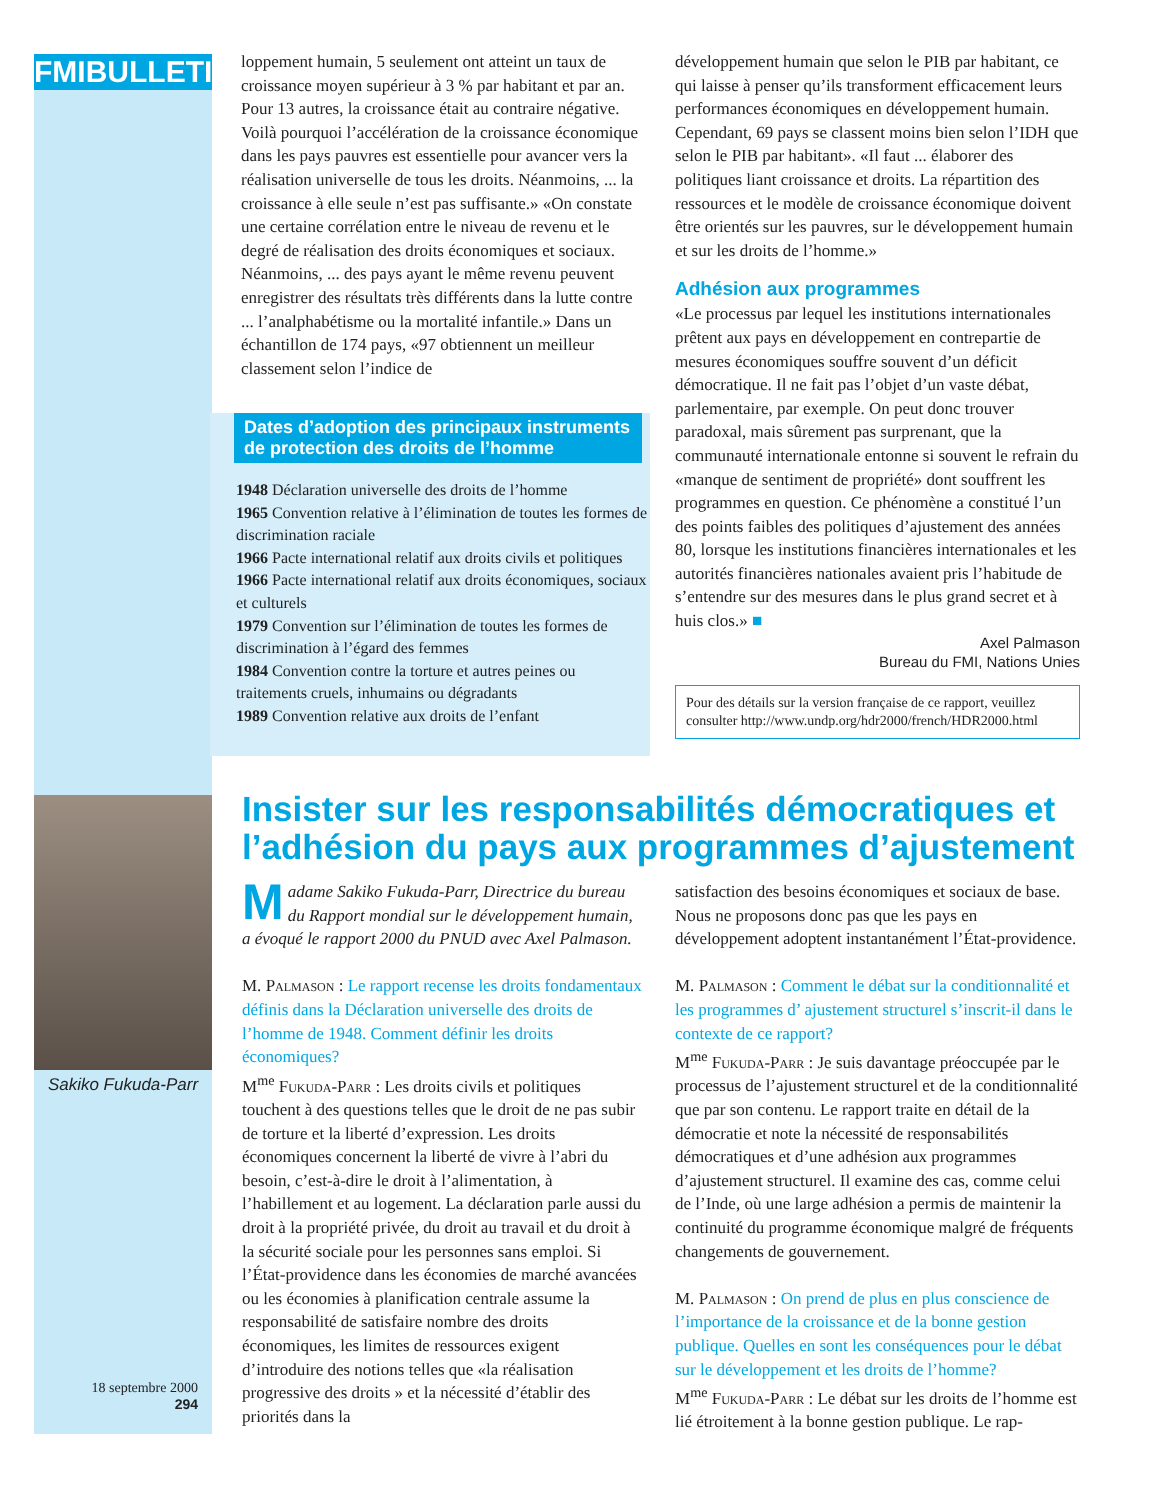FMIBULLETIN
loppement humain, 5 seulement ont atteint un taux de croissance moyen supérieur à 3 % par habitant et par an. Pour 13 autres, la croissance était au contraire négative. Voilà pourquoi l’accélération de la croissance économique dans les pays pauvres est essentielle pour avancer vers la réalisation universelle de tous les droits. Néanmoins, ... la croissance à elle seule n’est pas suffisante.» «On constate une certaine corrélation entre le niveau de revenu et le degré de réalisation des droits économiques et sociaux. Néanmoins, ... des pays ayant le même revenu peuvent enregistrer des résultats très différents dans la lutte contre ... l’analphabétisme ou la mortalité infantile.» Dans un échantillon de 174 pays, «97 obtiennent un meilleur classement selon l’indice de
Dates d’adoption des principaux instruments de protection des droits de l’homme
1948 Déclaration universelle des droits de l’homme
1965 Convention relative à l’élimination de toutes les formes de discrimination raciale
1966 Pacte international relatif aux droits civils et politiques
1966 Pacte international relatif aux droits économiques, sociaux et culturels
1979 Convention sur l’élimination de toutes les formes de discrimination à l’égard des femmes
1984 Convention contre la torture et autres peines ou traitements cruels, inhumains ou dégradants
1989 Convention relative aux droits de l’enfant
développement humain que selon le PIB par habitant, ce qui laisse à penser qu’ils transforment efficacement leurs performances économiques en développement humain. Cependant, 69 pays se classent moins bien selon l’IDH que selon le PIB par habitant». «Il faut ... élaborer des politiques liant croissance et droits. La répartition des ressources et le modèle de croissance économique doivent être orientés sur les pauvres, sur le développement humain et sur les droits de l’homme.»
Adhésion aux programmes
«Le processus par lequel les institutions internationales prêtent aux pays en développement en contrepartie de mesures économiques souffre souvent d’un déficit démocratique. Il ne fait pas l’objet d’un vaste débat, parlementaire, par exemple. On peut donc trouver paradoxal, mais sûrement pas surprenant, que la communauté internationale entonne si souvent le refrain du «manque de sentiment de propriété» dont souffrent les programmes en question. Ce phénomène a constitué l’un des points faibles des politiques d’ajustement des années 80, lorsque les institutions financières internationales et les autorités financières nationales avaient pris l’habitude de s’entendre sur des mesures dans le plus grand secret et à huis clos.» ■
Axel Palmason
Bureau du FMI, Nations Unies
Pour des détails sur la version française de ce rapport, veuillez consulter http://www.undp.org/hdr2000/french/HDR2000.html
Sakiko Fukuda-Parr
18 septembre 2000
294
Insister sur les responsabilités démocratiques et l’adhésion du pays aux programmes d’ajustement
Madame Sakiko Fukuda-Parr, Directrice du bureau du Rapport mondial sur le développement humain, a évoqué le rapport 2000 du PNUD avec Axel Palmason.
M. Palmason : Le rapport recense les droits fondamentaux définis dans la Déclaration universelle des droits de l’homme de 1948. Comment définir les droits économiques?
M<sup>me</sup> Fukuda-Parr : Les droits civils et politiques touchent à des questions telles que le droit de ne pas subir de torture et la liberté d’expression. Les droits économiques concernent la liberté de vivre à l’abri du besoin, c’est-à-dire le droit à l’alimentation, à l’habillement et au logement. La déclaration parle aussi du droit à la propriété privée, du droit au travail et du droit à la sécurité sociale pour les personnes sans emploi. Si l’État-providence dans les économies de marché avancées ou les économies à planification centrale assume la responsabilité de satisfaire nombre des droits économiques, les limites de ressources exigent d’introduire des notions telles que «la réalisation progressive des droits » et la nécessité d’établir des priorités dans la
satisfaction des besoins économiques et sociaux de base. Nous ne proposons donc pas que les pays en développement adoptent instantanément l’État-providence.
M. Palmason : Comment le débat sur la conditionnalité et les programmes d’ ajustement structurel s’inscrit-il dans le contexte de ce rapport?
M<sup>me</sup> Fukuda-Parr : Je suis davantage préoccupée par le processus de l’ajustement structurel et de la conditionnalité que par son contenu. Le rapport traite en détail de la démocratie et note la nécessité de responsabilités démocratiques et d’une adhésion aux programmes d’ajustement structurel. Il examine des cas, comme celui de l’Inde, où une large adhésion a permis de maintenir la continuité du programme économique malgré de fréquents changements de gouvernement.
M. Palmason : On prend de plus en plus conscience de l’importance de la croissance et de la bonne gestion publique. Quelles en sont les conséquences pour le débat sur le développement et les droits de l’homme?
M<sup>me</sup> Fukuda-Parr : Le débat sur les droits de l’homme est lié étroitement à la bonne gestion publique. Le rap-